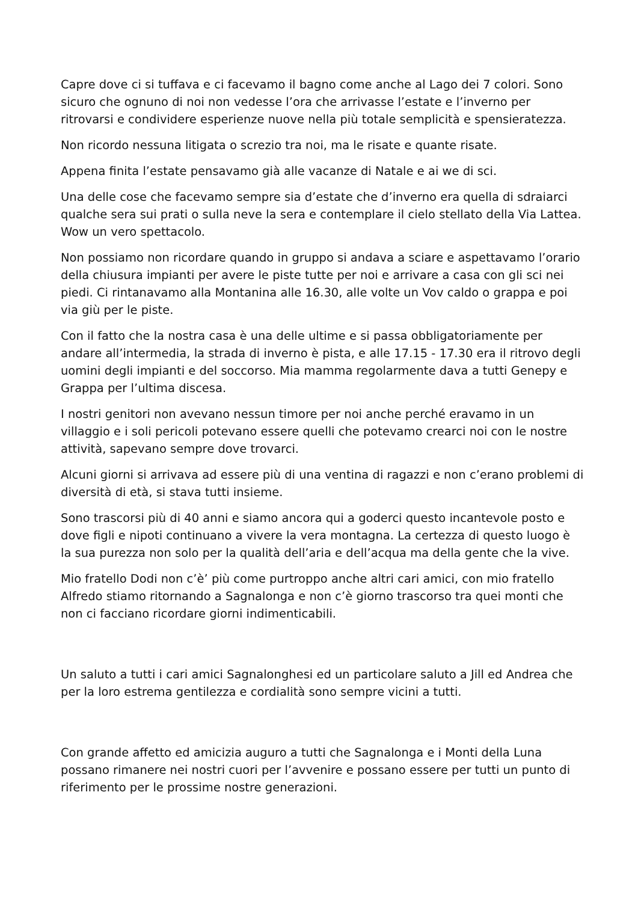Capre dove ci si tuffava e ci facevamo il bagno come anche al Lago dei 7 colori. Sono sicuro che ognuno di noi non vedesse l’ora che arrivasse l’estate e l’inverno per ritrovarsi e condividere esperienze nuove nella più totale semplicità e spensieratezza.
Non ricordo nessuna litigata o screzio tra noi, ma le risate e quante risate.
Appena finita l’estate pensavamo già alle vacanze di Natale e ai we di sci.
Una delle cose che facevamo sempre sia d’estate che d’inverno era quella di sdraiarci qualche sera sui prati o sulla neve la sera e contemplare il cielo stellato della Via Lattea. Wow un vero spettacolo.
Non possiamo non ricordare quando in gruppo si andava a sciare e aspettavamo l’orario della chiusura impianti per avere le piste tutte per noi e arrivare a casa con gli sci nei piedi. Ci rintanavamo alla Montanina alle 16.30, alle volte un Vov caldo o grappa e poi via giù per le piste.
Con il fatto che la nostra casa è una delle ultime e si passa obbligatoriamente per andare all’intermedia, la strada di inverno è pista, e alle 17.15 - 17.30 era il ritrovo degli uomini degli impianti e del soccorso. Mia mamma regolarmente dava a tutti Genepy e Grappa per l’ultima discesa.
I nostri genitori non avevano nessun timore per noi anche perché eravamo in un villaggio e i soli pericoli potevano essere quelli che potevamo crearci noi con le nostre attività, sapevano sempre dove trovarci.
Alcuni giorni si arrivava ad essere più di una ventina di ragazzi e non c’erano problemi di diversità di età, si stava tutti insieme.
Sono trascorsi più di 40 anni e siamo ancora qui a goderci questo incantevole posto e dove figli e nipoti continuano a vivere la vera montagna. La certezza di questo luogo è la sua purezza non solo per la qualità dell’aria e dell’acqua ma della gente che la vive.
Mio fratello Dodi non c’è’ più come purtroppo anche altri cari amici, con mio fratello Alfredo stiamo ritornando a Sagnalonga e non c’è giorno trascorso tra quei monti che non ci facciano ricordare giorni indimenticabili.
Un saluto a tutti i cari amici Sagnalonghesi ed un particolare saluto a Jill ed Andrea che per la loro estrema gentilezza e cordialità sono sempre vicini a tutti.
Con grande affetto ed amicizia auguro a tutti che Sagnalonga e i Monti della Luna possano rimanere nei nostri cuori per l’avvenire e possano essere per tutti un punto di riferimento per le prossime nostre generazioni.